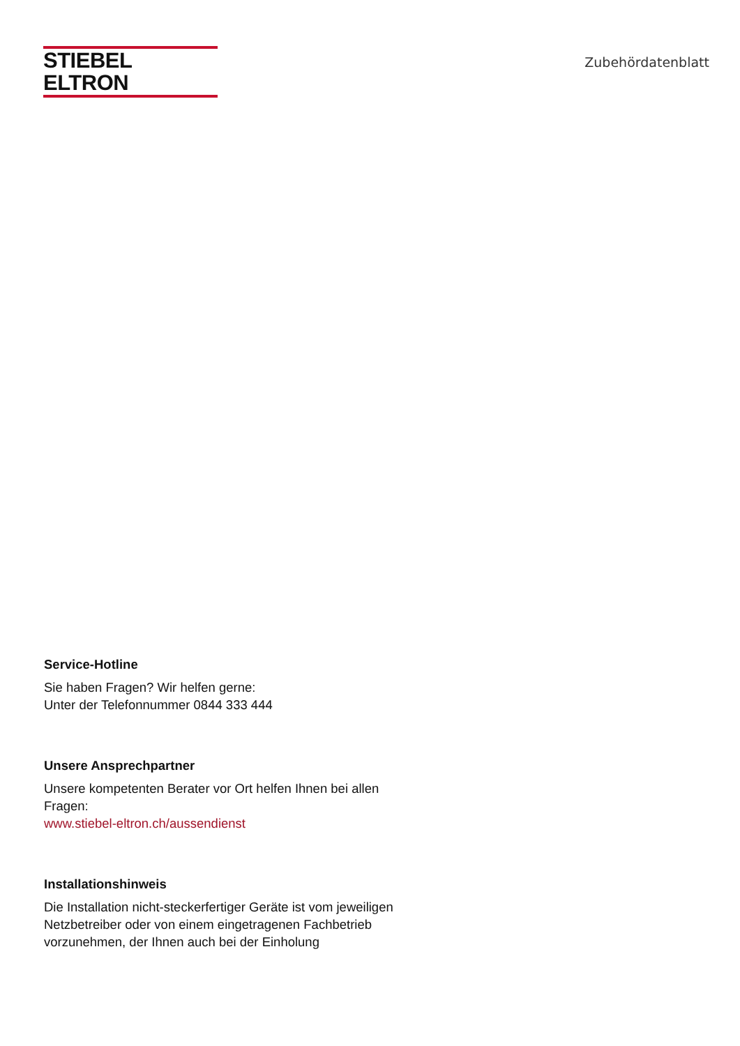STIEBEL ELTRON
Zubehördatenblatt
Service-Hotline
Sie haben Fragen? Wir helfen gerne:
Unter der Telefonnummer 0844 333 444
Unsere Ansprechpartner
Unsere kompetenten Berater vor Ort helfen Ihnen bei allen Fragen:
www.stiebel-eltron.ch/aussendienst
Installationshinweis
Die Installation nicht-steckerfertiger Geräte ist vom jeweiligen Netzbetreiber oder von einem eingetragenen Fachbetrieb vorzunehmen, der Ihnen auch bei der Einholung